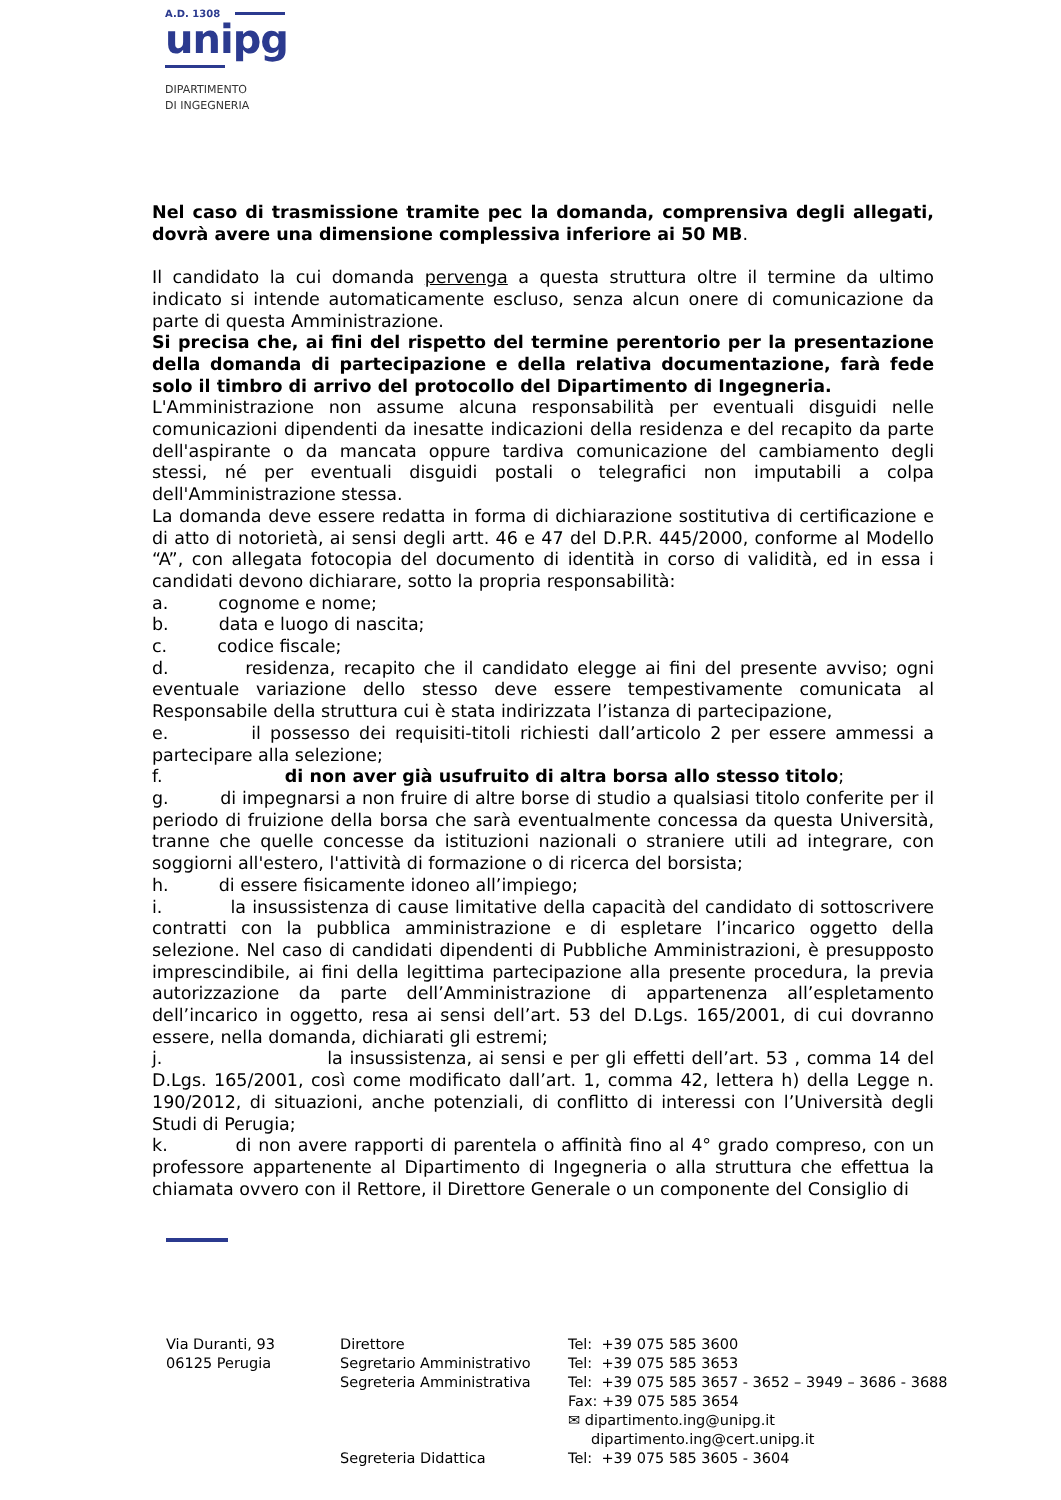A.D. 1308
unipg
DIPARTIMENTO
DI INGEGNERIA
Nel caso di trasmissione tramite pec la domanda, comprensiva degli allegati, dovrà avere una dimensione complessiva inferiore ai 50 MB.
Il candidato la cui domanda pervenga a questa struttura oltre il termine da ultimo indicato si intende automaticamente escluso, senza alcun onere di comunicazione da parte di questa Amministrazione.
Si precisa che, ai fini del rispetto del termine perentorio per la presentazione della domanda di partecipazione e della relativa documentazione, farà fede solo il timbro di arrivo del protocollo del Dipartimento di Ingegneria.
L'Amministrazione non assume alcuna responsabilità per eventuali disguidi nelle comunicazioni dipendenti da inesatte indicazioni della residenza e del recapito da parte dell'aspirante o da mancata oppure tardiva comunicazione del cambiamento degli stessi, né per eventuali disguidi postali o telegrafici non imputabili a colpa dell'Amministrazione stessa.
La domanda deve essere redatta in forma di dichiarazione sostitutiva di certificazione e di atto di notorietà, ai sensi degli artt. 46 e 47 del D.P.R. 445/2000, conforme al Modello “A”, con allegata fotocopia del documento di identità in corso di validità, ed in essa i candidati devono dichiarare, sotto la propria responsabilità:
a. cognome e nome;
b. data e luogo di nascita;
c. codice fiscale;
d. residenza, recapito che il candidato elegge ai fini del presente avviso; ogni eventuale variazione dello stesso deve essere tempestivamente comunicata al Responsabile della struttura cui è stata indirizzata l’istanza di partecipazione,
e. il possesso dei requisiti-titoli richiesti dall’articolo 2 per essere ammessi a partecipare alla selezione;
f. di non aver già usufruito di altra borsa allo stesso titolo;
g. di impegnarsi a non fruire di altre borse di studio a qualsiasi titolo conferite per il periodo di fruizione della borsa che sarà eventualmente concessa da questa Università, tranne che quelle concesse da istituzioni nazionali o straniere utili ad integrare, con soggiorni all'estero, l'attività di formazione o di ricerca del borsista;
h. di essere fisicamente idoneo all’impiego;
i. la insussistenza di cause limitative della capacità del candidato di sottoscrivere contratti con la pubblica amministrazione e di espletare l’incarico oggetto della selezione. Nel caso di candidati dipendenti di Pubbliche Amministrazioni, è presupposto imprescindibile, ai fini della legittima partecipazione alla presente procedura, la previa autorizzazione da parte dell’Amministrazione di appartenenza all’espletamento dell’incarico in oggetto, resa ai sensi dell’art. 53 del D.Lgs. 165/2001, di cui dovranno essere, nella domanda, dichiarati gli estremi;
j. la insussistenza, ai sensi e per gli effetti dell’art. 53 , comma 14 del D.Lgs. 165/2001, così come modificato dall’art. 1, comma 42, lettera h) della Legge n. 190/2012, di situazioni, anche potenziali, di conflitto di interessi con l’Università degli Studi di Perugia;
k. di non avere rapporti di parentela o affinità fino al 4° grado compreso, con un professore appartenente al Dipartimento di Ingegneria o alla struttura che effettua la chiamata ovvero con il Rettore, il Direttore Generale o un componente del Consiglio di
Via Duranti, 93
06125 Perugia
Direttore
Segretario Amministrativo
Segreteria Amministrativa
Segreteria Didattica
Tel: +39 075 585 3600
Tel: +39 075 585 3653
Tel: +39 075 585 3657 - 3652 – 3949 – 3686 - 3688
Fax: +39 075 585 3654
✉ dipartimento.ing@unipg.it
dipartimento.ing@cert.unipg.it
Tel: +39 075 585 3605 - 3604